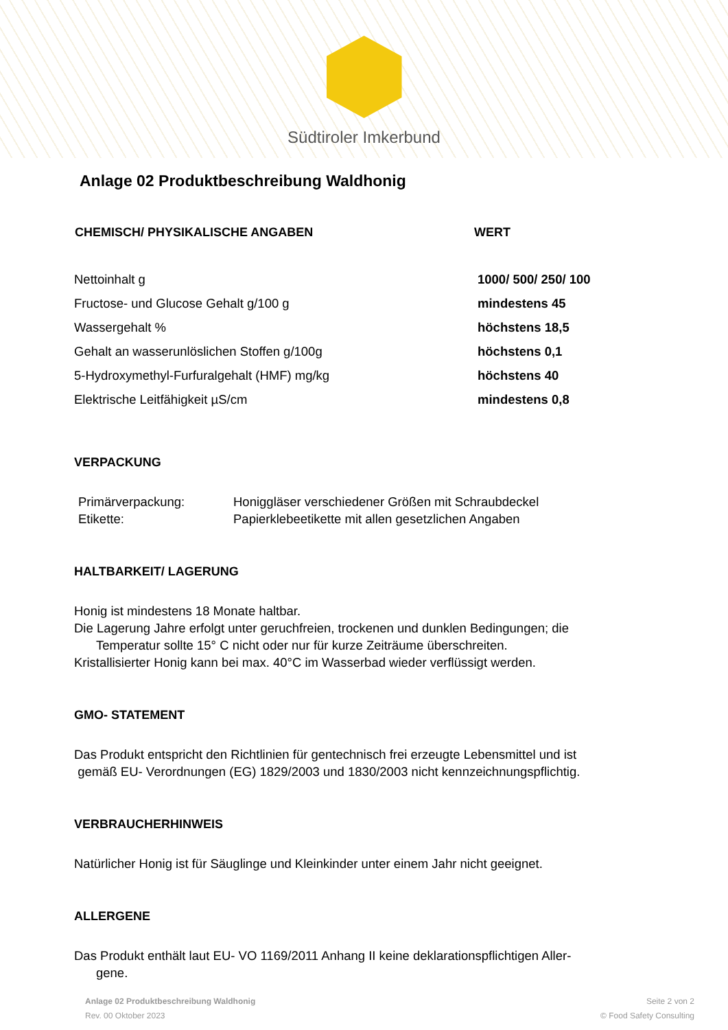Südtiroler Imkerbund
Anlage 02 Produktbeschreibung Waldhonig
| CHEMISCH/ PHYSIKALISCHE ANGABEN | WERT |
| --- | --- |
| Nettoinhalt g | 1000/ 500/ 250/ 100 |
| Fructose- und Glucose Gehalt g/100 g | mindestens 45 |
| Wassergehalt % | höchstens 18,5 |
| Gehalt an wasserunlöslichen Stoffen g/100g | höchstens 0,1 |
| 5-Hydroxymethyl-Furfuralgehalt (HMF) mg/kg | höchstens 40 |
| Elektrische Leitfähigkeit µS/cm | mindestens 0,8 |
VERPACKUNG
| Primärverpackung: | Honiggläser verschiedener Größen mit Schraubdeckel |
| Etikette: | Papierklebeetikette mit allen gesetzlichen Angaben |
HALTBARKEIT/ LAGERUNG
Honig ist mindestens 18 Monate haltbar.
Die Lagerung Jahre erfolgt unter geruchfreien, trockenen und dunklen Bedingungen; die
Temperatur sollte 15° C nicht oder nur für kurze Zeiträume überschreiten.
Kristallisierter Honig kann bei max. 40°C im Wasserbad wieder verflüssigt werden.
GMO- STATEMENT
Das Produkt entspricht den Richtlinien für gentechnisch frei erzeugte Lebensmittel und ist
gemäß EU- Verordnungen (EG) 1829/2003 und 1830/2003 nicht kennzeichnungspflichtig.
VERBRAUCHERHINWEIS
Natürlicher Honig ist für Säuglinge und Kleinkinder unter einem Jahr nicht geeignet.
ALLERGENE
Das Produkt enthält laut EU- VO 1169/2011 Anhang II keine deklarationspflichtigen Aller-
gene.
Anlage 02 Produktbeschreibung Waldhonig
Rev. 00 Oktober 2023
Seite 2 von 2
© Food Safety Consulting